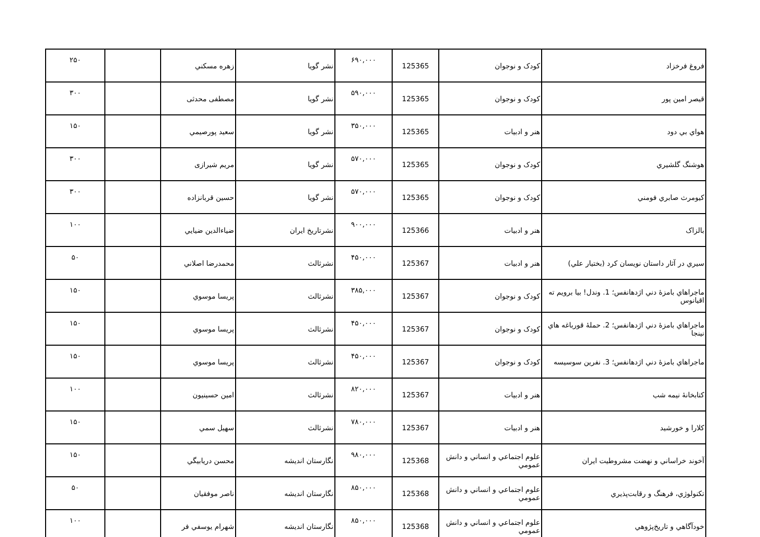| فروغ فرخزاد | کودک و نوجوان | 125365 | ۶۹۰,۰۰۰ | نشر گويا | زهره مسکني | | ۲۵۰ |
| قيصر امين پور | کودک و نوجوان | 125365 | ۵۹۰,۰۰۰ | نشر گويا | مصطفی محدثی | | ۳۰۰ |
| هواي بي دود | هنر و ادبيات | 125365 | ۳۵۰,۰۰۰ | نشر گويا | سعيد پورصيمي | | ۱۵۰ |
| هوشنگ گلشيري | کودک و نوجوان | 125365 | ۵۷۰,۰۰۰ | نشر گويا | مريم شيرازی | | ۳۰۰ |
| کيومرث صابري فومني | کودک و نوجوان | 125365 | ۵۷۰,۰۰۰ | نشر گويا | حسين قربانزاده | | ۳۰۰ |
| بالزاک | هنر و ادبيات | 125366 | ۹۰۰,۰۰۰ | نشرتاريخ ايران | ضياءالدين ضيايي | | ۱۰۰ |
| سيري در آثار داستان نويسان کرد (بختيار علي) | هنر و ادبيات | 125367 | ۴۵۰,۰۰۰ | نشرثالث | محمدرضا اصلاني | | ۵۰ |
| ماجراهاي بامزۀ دني اژدهانفس؛ 1. وندل! بيا برويم ته اقيانوس | کودک و نوجوان | 125367 | ۳۸۵,۰۰۰ | نشرثالث | پريسا موسوي | | ۱۵۰ |
| ماجراهاي بامزۀ دني اژدهانفس؛ 2. حملۀ قورباغه هاي نينجا | کودک و نوجوان | 125367 | ۴۵۰,۰۰۰ | نشرثالث | پريسا موسوي | | ۱۵۰ |
| ماجراهاي بامزۀ دني اژدهانفس؛ 3. نفرين سوسيسه | کودک و نوجوان | 125367 | ۴۵۰,۰۰۰ | نشرثالث | پريسا موسوي | | ۱۵۰ |
| کتابخانۀ نيمه شب | هنر و ادبيات | 125367 | ۸۲۰,۰۰۰ | نشرثالث | امين حسينيون | | ۱۰۰ |
| کلارا و خورشيد | هنر و ادبيات | 125367 | ۷۸۰,۰۰۰ | نشرثالث | سهيل سمي | | ۱۵۰ |
| آخوند خراساني و نهضت مشروطيت ايران | علوم اجتماعي و انساني و دانش عمومي | 125368 | ۹۸۰,۰۰۰ | نگارستان انديشه | محسن دريابيگي | | ۱۵۰ |
| تکنولوژي، فرهنگ و رقابت‌پذيري | علوم اجتماعي و انساني و دانش عمومي | 125368 | ۸۵۰,۰۰۰ | نگارستان انديشه | ناصر موفقيان | | ۵۰ |
| خودآگاهي و تاريخ‌پژوهي | علوم اجتماعي و انساني و دانش عمومي | 125368 | ۸۵۰,۰۰۰ | نگارستان انديشه | شهرام يوسفي فر | | ۱۰۰ |